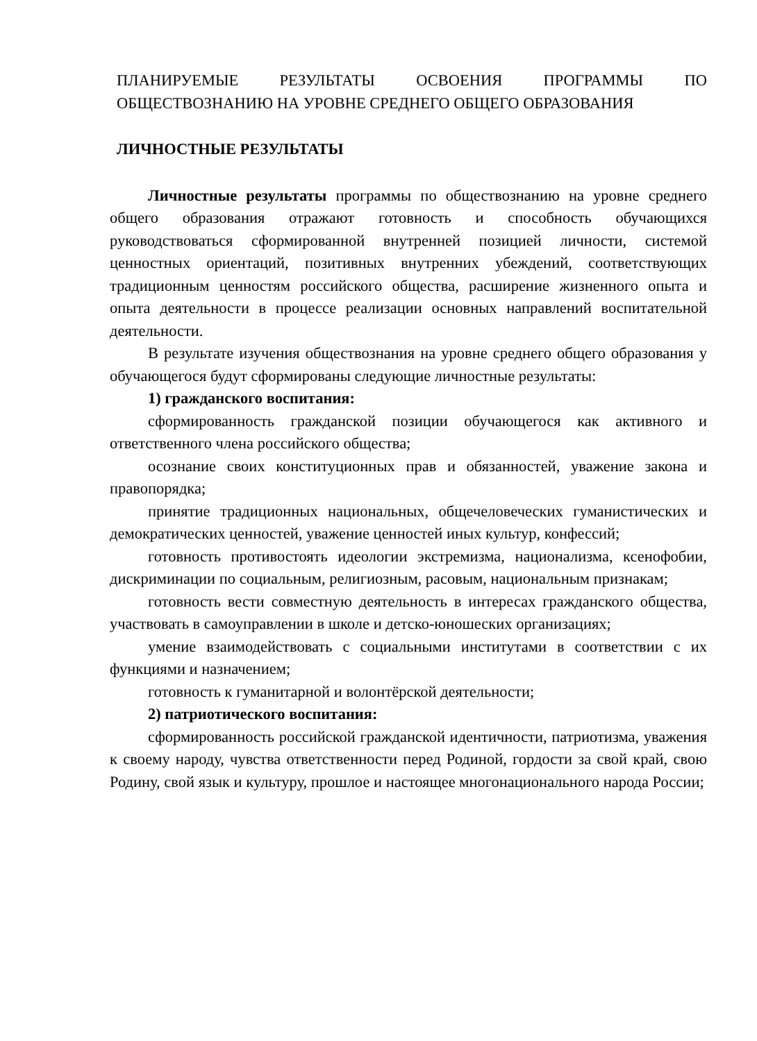ПЛАНИРУЕМЫЕ РЕЗУЛЬТАТЫ ОСВОЕНИЯ ПРОГРАММЫ ПО ОБЩЕСТВОЗНАНИЮ НА УРОВНЕ СРЕДНЕГО ОБЩЕГО ОБРАЗОВАНИЯ
ЛИЧНОСТНЫЕ РЕЗУЛЬТАТЫ
Личностные результаты программы по обществознанию на уровне среднего общего образования отражают готовность и способность обучающихся руководствоваться сформированной внутренней позицией личности, системой ценностных ориентаций, позитивных внутренних убеждений, соответствующих традиционным ценностям российского общества, расширение жизненного опыта и опыта деятельности в процессе реализации основных направлений воспитательной деятельности.
В результате изучения обществознания на уровне среднего общего образования у обучающегося будут сформированы следующие личностные результаты:
1) гражданского воспитания:
сформированность гражданской позиции обучающегося как активного и ответственного члена российского общества;
осознание своих конституционных прав и обязанностей, уважение закона и правопорядка;
принятие традиционных национальных, общечеловеческих гуманистических и демократических ценностей, уважение ценностей иных культур, конфессий;
готовность противостоять идеологии экстремизма, национализма, ксенофобии, дискриминации по социальным, религиозным, расовым, национальным признакам;
готовность вести совместную деятельность в интересах гражданского общества, участвовать в самоуправлении в школе и детско-юношеских организациях;
умение взаимодействовать с социальными институтами в соответствии с их функциями и назначением;
готовность к гуманитарной и волонтёрской деятельности;
2) патриотического воспитания:
сформированность российской гражданской идентичности, патриотизма, уважения к своему народу, чувства ответственности перед Родиной, гордости за свой край, свою Родину, свой язык и культуру, прошлое и настоящее многонационального народа России;